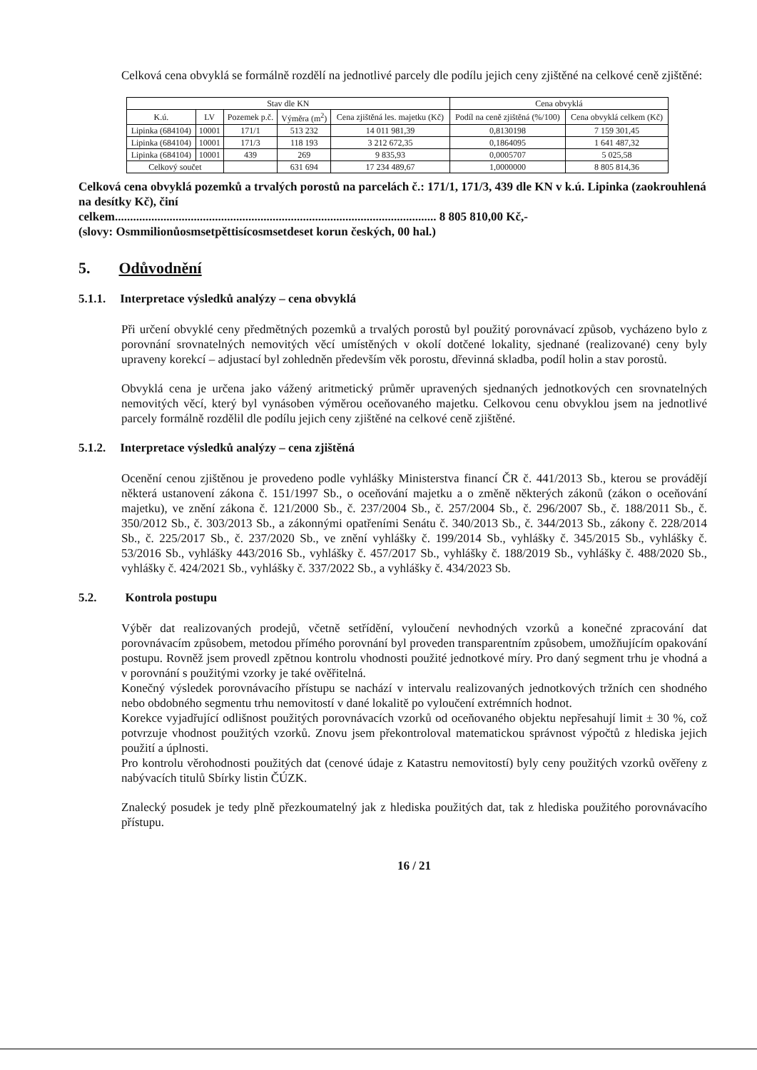Celková cena obvyklá se formálně rozdělí na jednotlivé parcely dle podílu jejich ceny zjištěné na celkové ceně zjištěné:
| Stav dle KN | | | | | Cena obvyklá | |
| --- | --- | --- | --- | --- | --- | --- |
| K.ú. | LV | Pozemek p.č. | Výměra (m<sup>2</sup>) | Cena zjištěná les. majetku (Kč) | Podíl na ceně zjištěná (%/100) | Cena obvyklá celkem (Kč) |
| Lipinka (684104) | 10001 | 171/1 | 513 232 | 14 011 981,39 | 0,8130198 | 7 159 301,45 |
| Lipinka (684104) | 10001 | 171/3 | 118 193 | 3 212 672,35 | 0,1864095 | 1 641 487,32 |
| Lipinka (684104) | 10001 | 439 | 269 | 9 835,93 | 0,0005707 | 5 025,58 |
| Celkový součet | | | 631 694 | 17 234 489,67 | 1,0000000 | 8 805 814,36 |
Celková cena obvyklá pozemků a trvalých porostů na parcelách č.: 171/1, 171/3, 439 dle KN v k.ú. Lipinka (zaokrouhlená na desítky Kč), činí
celkem.......................................................................................................... 8 805 810,00 Kč,-
(slovy: Osmmilionůosmsetpěttisícosmsetdeset korun českých, 00 hal.)
5. Odůvodnění
5.1.1. Interpretace výsledků analýzy – cena obvyklá
Při určení obvyklé ceny předmětných pozemků a trvalých porostů byl použitý porovnávací způsob, vycházeno bylo z porovnání srovnatelných nemovitých věcí umístěných v okolí dotčené lokality, sjednané (realizované) ceny byly upraveny korekcí – adjustací byl zohledněn především věk porostu, dřevinná skladba, podíl holin a stav porostů.
Obvyklá cena je určena jako vážený aritmetický průměr upravených sjednaných jednotkových cen srovnatelných nemovitých věcí, který byl vynásoben výměrou oceňovaného majetku. Celkovou cenu obvyklou jsem na jednotlivé parcely formálně rozdělil dle podílu jejich ceny zjištěné na celkové ceně zjištěné.
5.1.2. Interpretace výsledků analýzy – cena zjištěná
Ocenění cenou zjištěnou je provedeno podle vyhlášky Ministerstva financí ČR č. 441/2013 Sb., kterou se provádějí některá ustanovení zákona č. 151/1997 Sb., o oceňování majetku a o změně některých zákonů (zákon o oceňování majetku), ve znění zákona č. 121/2000 Sb., č. 237/2004 Sb., č. 257/2004 Sb., č. 296/2007 Sb., č. 188/2011 Sb., č. 350/2012 Sb., č. 303/2013 Sb., a zákonnými opatřeními Senátu č. 340/2013 Sb., č. 344/2013 Sb., zákony č. 228/2014 Sb., č. 225/2017 Sb., č. 237/2020 Sb., ve znění vyhlášky č. 199/2014 Sb., vyhlášky č. 345/2015 Sb., vyhlášky č. 53/2016 Sb., vyhlášky 443/2016 Sb., vyhlášky č. 457/2017 Sb., vyhlášky č. 188/2019 Sb., vyhlášky č. 488/2020 Sb., vyhlášky č. 424/2021 Sb., vyhlášky č. 337/2022 Sb., a vyhlášky č. 434/2023 Sb.
5.2. Kontrola postupu
Výběr dat realizovaných prodejů, včetně setřídění, vyloučení nevhodných vzorků a konečné zpracování dat porovnávacím způsobem, metodou přímého porovnání byl proveden transparentním způsobem, umožňujícím opakování postupu. Rovněž jsem provedl zpětnou kontrolu vhodnosti použité jednotkové míry. Pro daný segment trhu je vhodná a v porovnání s použitými vzorky je také ověřitelná.
Konečný výsledek porovnávacího přístupu se nachází v intervalu realizovaných jednotkových tržních cen shodného nebo obdobného segmentu trhu nemovitostí v dané lokalitě po vyloučení extrémních hodnot.
Korekce vyjadřující odlišnost použitých porovnávacích vzorků od oceňovaného objektu nepřesahují limit ± 30 %, což potvrzuje vhodnost použitých vzorků. Znovu jsem překontroloval matematickou správnost výpočtů z hlediska jejich použití a úplnosti.
Pro kontrolu věrohodnosti použitých dat (cenové údaje z Katastru nemovitostí) byly ceny použitých vzorků ověřeny z nabývacích titulů Sbírky listin ČÚZK.
Znalecký posudek je tedy plně přezkoumatelný jak z hlediska použitých dat, tak z hlediska použitého porovnávacího přístupu.
16 / 21